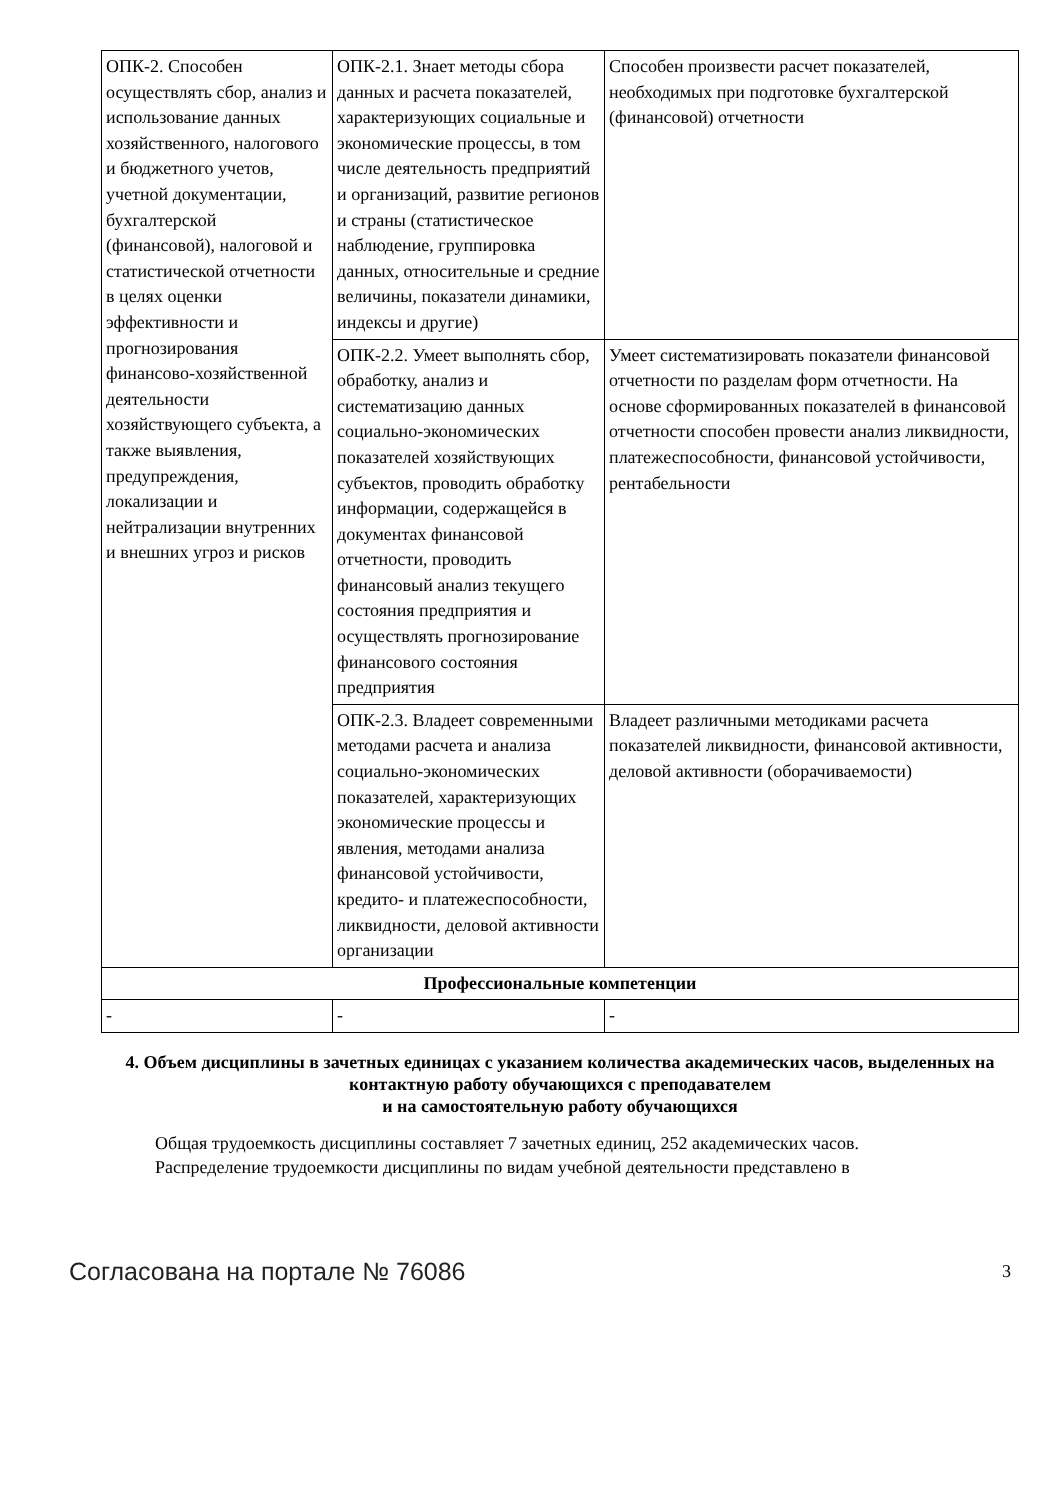| ОПК-2. Способен осуществлять сбор, анализ и использование данных хозяйственного, налогового и бюджетного учетов, учетной документации, бухгалтерской (финансовой), налоговой и статистической отчетности в целях оценки эффективности и прогнозирования финансово-хозяйственной деятельности хозяйствующего субъекта, а также выявления, предупреждения, локализации и нейтрализации внутренних и внешних угроз и рисков | ОПК-2.1. Знает методы сбора данных и расчета показателей, характеризующих социальные и экономические процессы, в том числе деятельность предприятий и организаций, развитие регионов и страны (статистическое наблюдение, группировка данных, относительные и средние величины, показатели динамики, индексы и другие) | Способен произвести расчет показателей, необходимых при подготовке бухгалтерской (финансовой) отчетности |
| | ОПК-2.2. Умеет выполнять сбор, обработку, анализ и систематизацию данных социально-экономических показателей хозяйствующих субъектов, проводить обработку информации, содержащейся в документах финансовой отчетности, проводить финансовый анализ текущего состояния предприятия и осуществлять прогнозирование финансового состояния предприятия | Умеет систематизировать показатели финансовой отчетности по разделам форм отчетности. На основе сформированных показателей в финансовой отчетности способен провести анализ ликвидности, платежеспособности, финансовой устойчивости, рентабельности |
| | ОПК-2.3. Владеет современными методами расчета и анализа социально-экономических показателей, характеризующих экономические процессы и явления, методами анализа финансовой устойчивости, кредито- и платежеспособности, ликвидности, деловой активности организации | Владеет различными методиками расчета показателей ликвидности, финансовой активности, деловой активности (оборачиваемости) |
| Профессиональные компетенции | | |
| - | - | - |
4. Объем дисциплины в зачетных единицах с указанием количества академических часов, выделенных на контактную работу обучающихся с преподавателем
и на самостоятельную работу обучающихся
Общая трудоемкость дисциплины составляет 7 зачетных единиц, 252 академических часов.
Распределение трудоемкости дисциплины по видам учебной деятельности представлено в
Согласована на портале № 76086 3